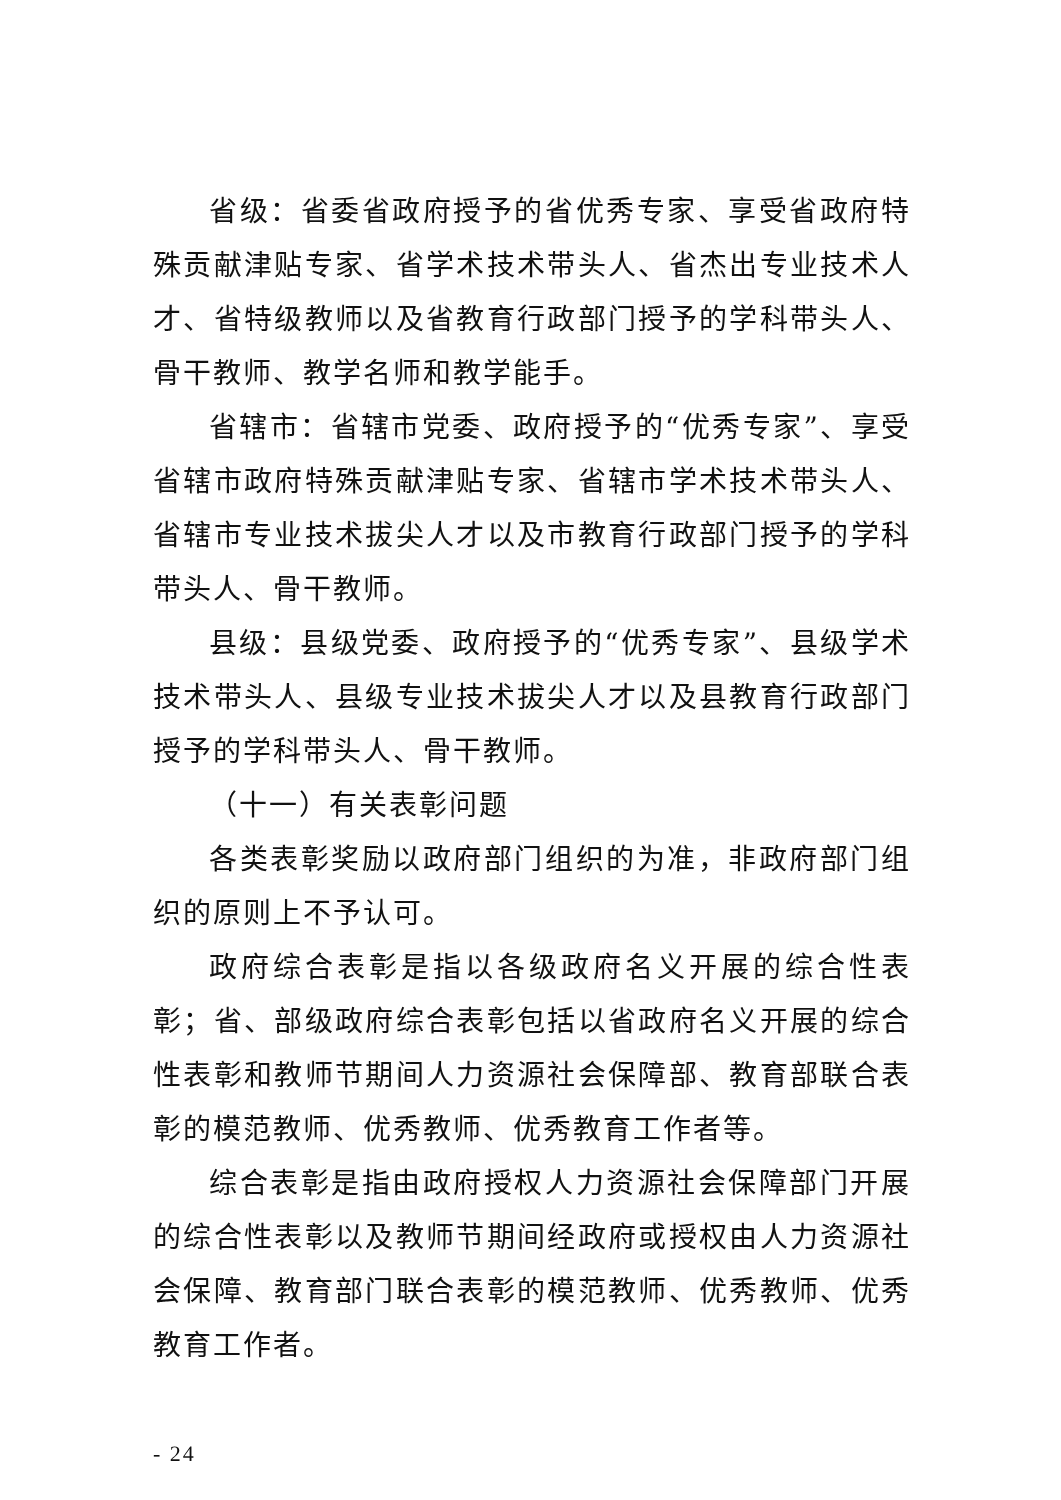省级：省委省政府授予的省优秀专家、享受省政府特殊贡献津贴专家、省学术技术带头人、省杰出专业技术人才、省特级教师以及省教育行政部门授予的学科带头人、骨干教师、教学名师和教学能手。
省辖市：省辖市党委、政府授予的“优秀专家”、享受省辖市政府特殊贡献津贴专家、省辖市学术技术带头人、省辖市专业技术拔尖人才以及市教育行政部门授予的学科带头人、骨干教师。
县级：县级党委、政府授予的“优秀专家”、县级学术技术带头人、县级专业技术拔尖人才以及县教育行政部门授予的学科带头人、骨干教师。
（十一）有关表彰问题
各类表彰奖励以政府部门组织的为准，非政府部门组织的原则上不予认可。
政府综合表彰是指以各级政府名义开展的综合性表彰；省、部级政府综合表彰包括以省政府名义开展的综合性表彰和教师节期间人力资源社会保障部、教育部联合表彰的模范教师、优秀教师、优秀教育工作者等。
综合表彰是指由政府授权人力资源社会保障部门开展的综合性表彰以及教师节期间经政府或授权由人力资源社会保障、教育部门联合表彰的模范教师、优秀教师、优秀教育工作者。
- 24